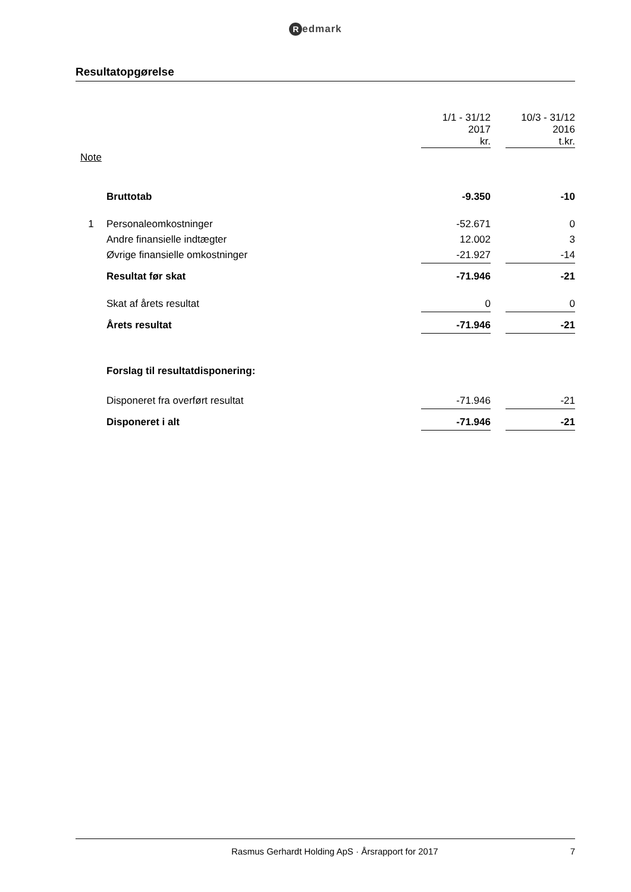Redmark
Resultatopgørelse
| | | 1/1 - 31/12 2017 kr. | | 10/3 - 31/12 2016 t.kr. |
| --- | --- | --- | --- | --- |
| Note | | | | |
| | Bruttotab | -9.350 | | -10 |
| 1 | Personaleomkostninger | -52.671 | | 0 |
| | Andre finansielle indtægter | 12.002 | | 3 |
| | Øvrige finansielle omkostninger | -21.927 | | -14 |
| | Resultat før skat | -71.946 | | -21 |
| | Skat af årets resultat | 0 | | 0 |
| | Årets resultat | -71.946 | | -21 |
| | Forslag til resultatdisponering: | | | |
| | Disponeret fra overført resultat | -71.946 | | -21 |
| | Disponeret i alt | -71.946 | | -21 |
Rasmus Gerhardt Holding ApS · Årsrapport for 2017
7